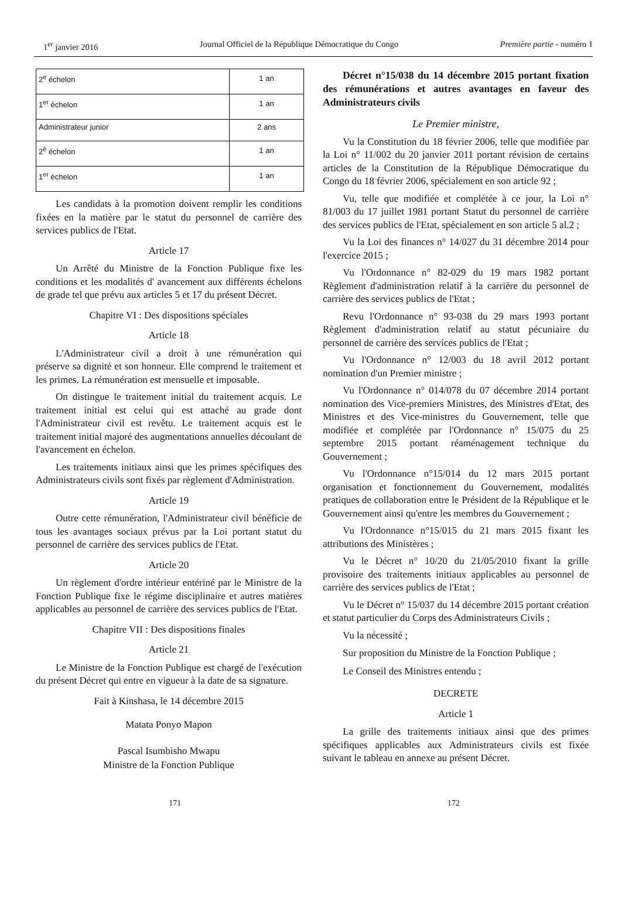1<sup>er</sup> janvier 2016 Journal Officiel de la République Démocratique du Congo Première partie - numéro 1
| 2<sup>e</sup> échelon | 1 an |
| 1<sup>er</sup> échelon | 1 an |
| Administrateur junior | 2 ans |
| 2<sup>è</sup> échelon | 1 an |
| 1<sup>er</sup> échelon | 1 an |
Les candidats à la promotion doivent remplir les conditions fixées en la matière par le statut du personnel de carrière des services publics de l'Etat.
Article 17
Un Arrêté du Ministre de la Fonction Publique fixe les conditions et les modalités d' avancement aux différents échelons de grade tel que prévu aux articles 5 et 17 du présent Décret.
Chapitre VI : Des dispositions spéciales
Article 18
L'Administrateur civil a droit à une rémunération qui préserve sa dignité et son honneur. Elle comprend le traitement et les primes. La rémunération est mensuelle et imposable.
On distingue le traitement initial du traitement acquis. Le traitement initial est celui qui est attaché au grade dont l'Administrateur civil est revêtu. Le traitement acquis est le traitement initial majoré des augmentations annuelles découlant de l'avancement en échelon.
Les traitements initiaux ainsi que les primes spécifiques des Administrateurs civils sont fixés par règlement d'Administration.
Article 19
Outre cette rémunération, l'Administrateur civil bénéficie de tous les avantages sociaux prévus par la Loi portant statut du personnel de carrière des services publics de l'Etat.
Article 20
Un règlement d'ordre intérieur entériné par le Ministre de la Fonction Publique fixe le régime disciplinaire et autres matières applicables au personnel de carrière des services publics de l'Etat.
Chapitre VII : Des dispositions finales
Article 21
Le Ministre de la Fonction Publique est chargé de l'exécution du présent Décret qui entre en vigueur à la date de sa signature.
Fait à Kinshasa, le 14 décembre 2015
Matata Ponyo Mapon
Pascal Isumbisho Mwapu
Ministre de la Fonction Publique
Décret n°15/038 du 14 décembre 2015 portant fixation des rémunérations et autres avantages en faveur des Administrateurs civils
Le Premier ministre,
Vu la Constitution du 18 février 2006, telle que modifiée par la Loi n° 11/002 du 20 janvier 2011 portant révision de certains articles de la Constitution de la République Démocratique du Congo du 18 février 2006, spécialement en son article 92 ;
Vu, telle que modifiée et complétée à ce jour, la Loi n° 81/003 du 17 juillet 1981 portant Statut du personnel de carrière des services publics de l'Etat, spécialement en son article 5 al.2 ;
Vu la Loi des finances n° 14/027 du 31 décembre 2014 pour l'exercice 2015 ;
Vu l'Ordonnance n° 82-029 du 19 mars 1982 portant Règlement d'administration relatif à la carrière du personnel de carrière des services publics de l'Etat ;
Revu l'Ordonnance n° 93-038 du 29 mars 1993 portant Règlement d'administration relatif au statut pécuniaire du personnel de carrière des services publics de l'Etat ;
Vu l'Ordonnance n° 12/003 du 18 avril 2012 portant nomination d'un Premier ministre ;
Vu l'Ordonnance n° 014/078 du 07 décembre 2014 portant nomination des Vice-premiers Ministres, des Ministres d'Etat, des Ministres et des Vice-ministres du Gouvernement, telle que modifiée et complétée par l'Ordonnance n° 15/075 du 25 septembre 2015 portant réaménagement technique du Gouvernement ;
Vu l'Ordonnance n°15/014 du 12 mars 2015 portant organisation et fonctionnement du Gouvernement, modalités pratiques de collaboration entre le Président de la République et le Gouvernement ainsi qu'entre les membres du Gouvernement ;
Vu l'Ordonnance n°15/015 du 21 mars 2015 fixant les attributions des Ministères ;
Vu le Décret n° 10/20 du 21/05/2010 fixant la grille provisoire des traitements initiaux applicables au personnel de carrière des services publics de l'Etat ;
Vu le Décret n° 15/037 du 14 décembre 2015 portant création et statut particulier du Corps des Administrateurs Civils ;
Vu la nécessité ;
Sur proposition du Ministre de la Fonction Publique ;
Le Conseil des Ministres entendu ;
DECRETE
Article 1
La grille des traitements initiaux ainsi que des primes spécifiques applicables aux Administrateurs civils est fixée suivant le tableau en annexe au présent Décret.
171 172